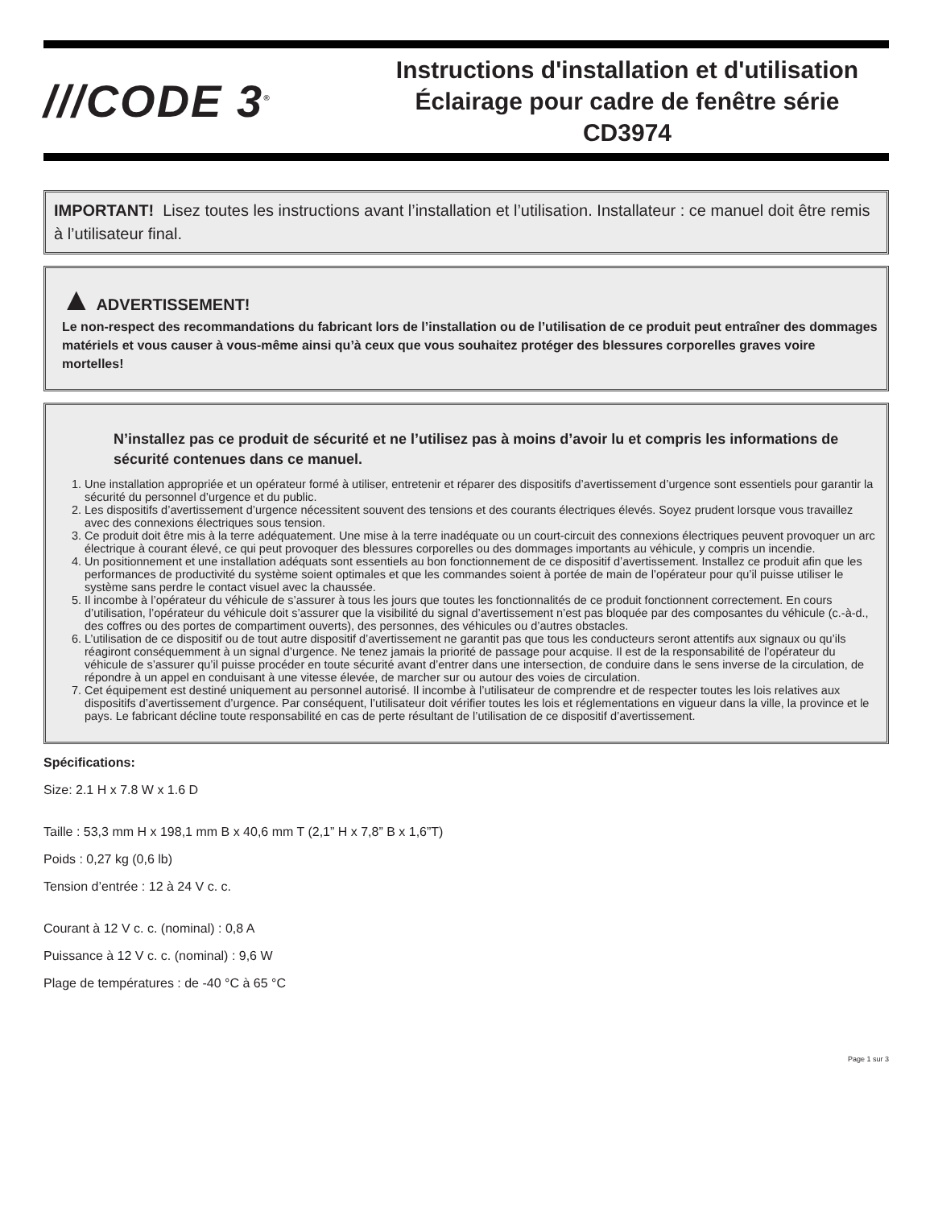///CODE 3<sup>®</sup>
Instructions d'installation et d'utilisation
Éclairage pour cadre de fenêtre série
CD3974
IMPORTANT! Lisez toutes les instructions avant l’installation et l’utilisation. Installateur : ce manuel doit être remis à l’utilisateur final.
▲ ADVERTISSEMENT!
Le non-respect des recommandations du fabricant lors de l’installation ou de l’utilisation de ce produit peut entraîner des dommages matériels et vous causer à vous-même ainsi qu’à ceux que vous souhaitez protéger des blessures corporelles graves voire mortelles!
N’installez pas ce produit de sécurité et ne l’utilisez pas à moins d’avoir lu et compris les informations de sécurité contenues dans ce manuel.
1. Une installation appropriée et un opérateur formé à utiliser, entretenir et réparer des dispositifs d’avertissement d’urgence sont essentiels pour garantir la sécurité du personnel d’urgence et du public.
2. Les dispositifs d’avertissement d’urgence nécessitent souvent des tensions et des courants électriques élevés. Soyez prudent lorsque vous travaillez avec des connexions électriques sous tension.
3. Ce produit doit être mis à la terre adéquatement. Une mise à la terre inadéquate ou un court-circuit des connexions électriques peuvent provoquer un arc électrique à courant élevé, ce qui peut provoquer des blessures corporelles ou des dommages importants au véhicule, y compris un incendie.
4. Un positionnement et une installation adéquats sont essentiels au bon fonctionnement de ce dispositif d’avertissement. Installez ce produit afin que les performances de productivité du système soient optimales et que les commandes soient à portée de main de l’opérateur pour qu’il puisse utiliser le système sans perdre le contact visuel avec la chaussée.
5. Il incombe à l’opérateur du véhicule de s’assurer à tous les jours que toutes les fonctionnalités de ce produit fonctionnent correctement. En cours d’utilisation, l’opérateur du véhicule doit s’assurer que la visibilité du signal d’avertissement n’est pas bloquée par des composantes du véhicule (c.-à-d., des coffres ou des portes de compartiment ouverts), des personnes, des véhicules ou d’autres obstacles.
6. L’utilisation de ce dispositif ou de tout autre dispositif d’avertissement ne garantit pas que tous les conducteurs seront attentifs aux signaux ou qu’ils réagiront conséquemment à un signal d’urgence. Ne tenez jamais la priorité de passage pour acquise. Il est de la responsabilité de l’opérateur du véhicule de s’assurer qu’il puisse procéder en toute sécurité avant d’entrer dans une intersection, de conduire dans le sens inverse de la circulation, de répondre à un appel en conduisant à une vitesse élevée, de marcher sur ou autour des voies de circulation.
7. Cet équipement est destiné uniquement au personnel autorisé. Il incombe à l’utilisateur de comprendre et de respecter toutes les lois relatives aux dispositifs d’avertissement d’urgence. Par conséquent, l’utilisateur doit vérifier toutes les lois et réglementations en vigueur dans la ville, la province et le pays. Le fabricant décline toute responsabilité en cas de perte résultant de l’utilisation de ce dispositif d’avertissement.
Spécifications:
Size: 2.1 H x 7.8 W x 1.6 D
Taille : 53,3 mm H x 198,1 mm B x 40,6 mm T (2,1” H x 7,8” B x 1,6”T)
Poids : 0,27 kg (0,6 lb)
Tension d’entrée : 12 à 24 V c. c.
Courant à 12 V c. c. (nominal) : 0,8 A
Puissance à 12 V c. c. (nominal) : 9,6 W
Plage de températures : de -40 °C à 65 °C
Page 1 sur 3